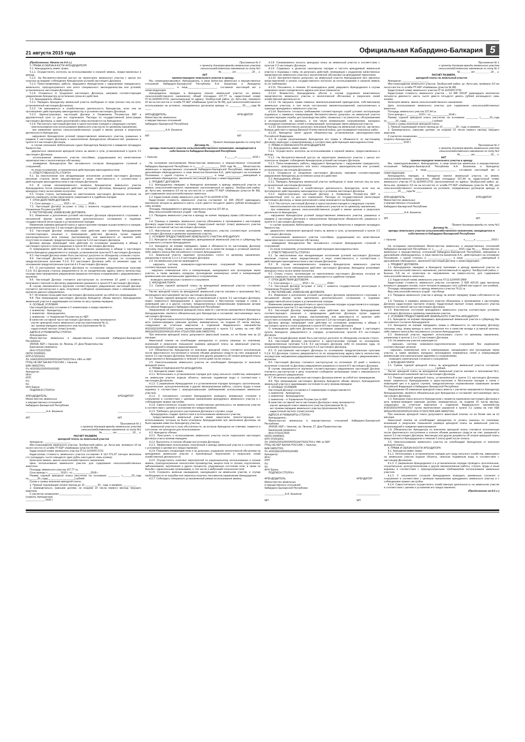21 августа 2015 года Официальная Кабардино-Балкария 5
(Продолжение. Начало на 4-й с.)
5. ПРАВА И ОБЯЗАННОСТИ АРЕНДОДАТЕЛЯ
5.1. Арендодатель имеет право:
5.1.1. Осуществлять контроль за использованием и охраной земель, предоставленных в аренду.
5.1.2. На беспрепятственный доступ на территорию земельного участка с целью его осмотра на предмет соблюдения Арендатором условий настоящего Договора.
5.1.3. Приостанавливать работы, ведущиеся Арендатором с нарушением гражданского, земельного, природоохранного или иного специального законодательства или условий, установленных настоящим Договором.
5.1.4. Отказаться от продления настоящего Договора, направив соответствующее уведомление Арендатору до истечения срока его действия.
5.2. Арендодатель обязан:
5.2.1. Передать Арендатору земельный участок свободным от прав третьих лиц на срок, установленный настоящим Договором.
5.2.2. Не вмешиваться в хозяйственную деятельность Арендатора, если она не противоречит действующему законодательству и условиям настоящего Договора.
5.2.3. Зарегистрировать настоящий Договор в Управлении Росреестра КБР в двухмесячный срок со дня его подписания. Расходы по государственной регистрации настоящего Договора, а также дополнений к нему возлагаются на Арендателя.
5.2.4. Расторгнуть настоящий Договор в одностороннем порядке в следующих случаях:
- неиспользования или использования земельного участка не по целевому назначению;
- при изменении ценных сельскохозяйственных угодий в менее ценные в результате деятельности Арендатора;
- нарушения Арендатором условий предоставления земельного участка, указанных в разделе 2 настоящего Договора и невыполнения Арендатором обязанностей, указанных в пункте 4.2 настоящего Договора;
- в случае признания Арбитражным судом Арендатора банкротом и введения процедуры банкротства;
- двукратного невнесения арендной платы за землю в срок, установленный в пункте 3.3 настоящего Договора;
- использования земельного участка способами, ухудшающими его качественные характеристики и экологическую обстановку;
- возведения Арендатором без письменного согласия Арендодателя строений и сооружений;
- по иным основаниям, установленным действующим законодательством.
6. ОТВЕТСТВЕННОСТЬ СТОРОН
6.1. За неисполнение или ненадлежащее исполнение условий настоящего Договора виновная сторона несет имущественную и иную ответственность в соответствии с действующим законодательством и настоящим Договором.
6.2. В случае несвоевременного возврата Арендатором земельного участка Арендодателю после прекращения действия настоящего Договора, Арендатор уплачивает арендную плату за все время просрочки.
6.3. Споры сторон, вытекающие из неисполнения настоящего Договора, которые не удалось разрешить путем переговоров, разрешаются в судебном порядке.
7. СРОК ДЕЙСТВИЯ ДОГОВОРА
7.1. Срок аренды: с ______ 2015 г. по ________ 2018 г.
7.2. Настоящий Договор вступает в силу с момента государственной регистрации в Управлении Росреестра КБР.
8. РАСТОРЖЕНИЕ, ИЗМЕНЕНИЕ ДОГОВОРА.
8.1. Изменения и дополнения условий настоящего Договора оформляются сторонами в письменной форме путем заключения дополнительного соглашения и подлежат государственной регистрации в установленном порядке.
Изменение размера арендной платы в одностороннем порядке осуществляется в порядке, установленном пунктом 3.2 настоящего Договора.
8.2. Настоящий Договор прекращает свое действие при принятии Арендодателем соответствующего решения о прекращении действия Договора путем издания распорядительного акта (приказ, распоряжение), вне зависимости от наличия либо отсутствия оснований, предусмотренных пунктом 5.2.4 настоящего Договора.
Договор аренды прекращает свое действие по основанию указанному в абзаце 1 настоящего пункта в сроки указанные в пункте 8.6 настоящего Договора.
О прекращении действия Договора по основанию указанному в абзаце 1 настоящего пункта Арендатор уведомляется в порядке, установленном пунктом 8.5 настоящего Договора.
8.3. Настоящий Договор может быть расторгнут досрочно по обоюдному согласию сторон.
8.4. Настоящий Договор расторгается в одностороннем порядке по основаниям, предусмотренным пунктами 5.2.4, 8.2 настоящего Договора либо по решению суда, по основаниям предусмотренным пунктом 4.1.6 настоящего Договора.
8.5. О расторжении настоящего Договора по основаниям предусмотренным пунктами 5.2.4, 8.2 Договора стороны уведомляются по их юридическому адресу (месту жительства), посредством направления уведомления заказным почтовым отправлением с уведомлением о вручении.
8.6. Настоящий Договор считается расторгнутым по истечении 10 дней с момента получения стороной по Договору уведомления указанного в пункте 8.5 настоящего Договора.
В случае невозможности вручения соответствующего уведомления настоящий Договор считается расторгнутым в день получения сообщения организации связи о невозможности вручения данного уведомления.
8.7. Истечение срока действия настоящего Договора влечет за собой его прекращение.
8.8. При прекращении настоящего Договора Арендатор обязан вернуть Арендодателю земельный участок в надлежащем состоянии по акту приема-передачи.
9. ОСОБЫЕ УСЛОВИЯ
Настоящий Договор составлен в 3 экземплярах и предоставляется:
1 экземпляр - Арендатору;
1 экземпляр - Арендодателю;
1 экземпляр – в Управление Росреестра по КБР.
В качестве составной части настоящего Договора к нему прилагаются:
- расчет арендной платы земельного участка (приложение № 1);
- акт приема-передачи земельного участка (приложение № 2);
- кадастровый паспорт (план) (копия).
АДРЕСА И РЕКВИЗИТЫ СТОРОН
Арендодатель:
Министерство земельных и имущественных отношений Кабардино-Балкарской Республики.
360028, КБР, г. Нальчик, пр. Ленина, 27, Дом Правительства
Банковские реквизиты:
ИНН 0721017836
ОКПО 00085901
КПП 072501001
Л/с 16401150010000000501А079201704 в УФК по КБР
ГРКЦ НБ КБР БАНКА РОССИИ, г. Нальчик
БИК 048327001
Р/с 40201810300000100083
Арендатор:
ИНН
КПП
Р/с
К/с
ИНН Банка
ПОДПИСИ СТОРОН:
АРЕНДОДАТЕЛЬ:
Министерство земельных
и имущественных отношений
Кабардино-Балкарской Республики
______________А.А. Бишенов
МП АРЕНДАТОР:
________________
МП
Приложение № 1
к проекту договора аренды земельного участка
сельскохозяйственного назначения по лоту №1
№_______ от __________ 20__ г.
РАСЧЕТ РАЗМЕРА
арендной платы за земельный участок
Арендатор: __________________
Местонахождение земельного участка: Эльбрусский район, ур. Арты-аяк, примерно 10 км на юго-восток от штаба ГП КБР «Хаймаша» (участок № 89).
Кадастровый номер земельного участка 07:11:1100000:2733.
Кадастровая стоимость земельного участка составляет 4 113 071,67 (четыре миллиона сто тринадцать тысяч семьдесят один рубль шестьдесят семь копеек);
Категория земель: земли сельскохозяйственного назначения.
Цель использования земельного участка: для содержания сельскохозяйственных животных.
Площадь земельного участка 107,77 га.
Срок аренды с ________ 2015 г. по ____________2018 г.
Размер годовой арендной платы рассчитан на основании ________ с______20_года по______20_года(__________________) рублей.
Сроки и суммы внесения арендной платы:
1. Первый подлежащий оплате период до 15 ________ 20_ года, в размере _________.
2. Ежеквартально, равными долями, не позднее 15 числа первого месяца текущего квартала.
С расчетом ознакомлен ______________________
(подпись Арендатора)
_____________ 2015 г.
Приложение № 2
к проекту договора аренды земельного участка
сельскохозяйственного назначения по лоту №1
№_______ от __________ 20__ г.
АКТ
приема-передачи земельного участка в аренду
Мы, нижеподписавшиеся, Арендодатель, в лице министра земельных и имущественных отношений Кабардино-Балкарской Республики А.А. Бишенова и Арендатор ____________________ в лице____________________, составили настоящий акт о нижеследующем:
Арендодатель передал, а Арендатор принял земельный участок, из земель сельскохозяйственного назначения, общей площадью 107,77 га, кадастровый номер 07:11:1100000:2733, расположенный по адресу: Эльбрусский район, ур. Арты-аяк, примерно 10 км на юго-восток от штаба ГП КБР «Хаймаша» (участок № 89), для сельскохозяйственного использования на условиях, определенных договором аренды от ________ 20____года № ____.
АРЕНДОДАТЕЛЬ:
Министерство земельных
и имущественных отношений
Кабардино-Балкарской Республики
______________А.А. Бишенов
МП АРЕНДАТОР:
________________
МП
Проект договора аренды по лоту №2
Договор №____
аренды земельного участка сельскохозяйственного назначения, находящегося в собственности Кабардино-Балкарской Республики
г. Нальчик «______» __________ 2015 г.
На основании распоряжения Министерства земельных и имущественных отношений Кабардино-Балкарской Республики от «_____» __________ 2015 года №____ Министерство земельных и имущественных отношений Кабардино-Балкарской Республики, именуемое в дальнейшем «Арендодатель», в лице министра Бишенова А.А., действующего на основании Положения, с одной стороны и ________________, в лице ____________именуемый в дальнейшем «Арендатор», заключили настоящий Договор о нижеследующем:
1. ПРЕДМЕТ ДОГОВОРА
1.1. Арендодатель передает, а Арендатор принимает в аренду земельный участок из земель сельскохозяйственного назначения, расположенный по адресу: Эльбрусский район, ур. Арты-аяк, примерно 9,5 км на юго-восток от штаба ГП КБР «Хаймаша» (участок № 88), для содержания сельскохозяйственных животных.
1.2. Кадастровый номер земельного участка 07:11:1100000:2736.
Кадастровая стоимость земельного участка составляет 12 496 259,87 (двенадцать миллионов четыреста девяносто шесть тысяч двести пятьдесят девять рублей восемьдесят семь копеек).
Площадь передаваемого в аренду земельного участка 327,44 га.
Вид сельскохозяйственных угодий - пастбища.
1.3. Передача земельного участка в аренду не влечет передачу права собственности на него.
1.4. Границы и размеры земельного участка обозначены в прилагаемом к настоящему Договору кадастровом паспорте (плане). Кадастровый паспорт (план) земельного участка является составной частью настоящего Договора.
1.5. Фактическое состояние арендуемого земельного участка соответствует условиям настоящего Договора и целевому назначению участка.
2. УСЛОВИЯ ПРЕДОСТАВЛЕНИЯ ЗЕМЕЛЬНОГО УЧАСТКА АРЕНДАТОРУ
2.1. Арендатор не вправе передавать арендованный земельный участок в субаренду без письменного согласия Арендодателя.
2.2. Арендатор не вправе передавать права и обязанности по настоящему Договору третьему лицу, права аренды в залог, внесения его в качестве вклада в уставный капитал, либо паевого взноса без письменного согласия Арендодателя.
2.3. Земельный участок надлежит использовать строго по целевому назначению, указанному в пунктах 1.1 и 1.2 настоящего Договора.
2.4. На земельном участке запрещается:
- нарушать систему инженерно-гидротехнических сооружений без разрешения соответствующих органов;
- нарушать инженерные сети и коммуникации, находящиеся или проходящие через участок, а также занимать коридоры прохождения инженерных сетей и коммуникаций временными или капитальными зданиями и сооружениями;
- возводить капитальные строения и сооружения.
3. АРЕНДНАЯ ПЛАТА
3.1. Сумма годовой арендной платы за арендуемый земельный участок составляет ____________ (______________________) рублей.
Расчет арендной платы за арендуемый земельный участок изложен в приложении №1, являющемся неотъемлемой частью настоящего Договора.
3.2. Размер годовой арендной платы, установленный в пункте 3.1 настоящего Договора, может изменяться Арендодателем в одностороннем и бесспорном порядке в связи с инфляцией цен и в других случаях, предусмотренных нормативными правовыми актами Российской Федерации и Кабардино-Балкарской Республики.
Уведомление об изменении арендной платы вместе с расчетом направляется Арендатору Арендодателем, является обязательным для Арендатора и составляет неотъемлемую часть настоящего Договора.
3.3. Арендная плата вносится Арендатором с момента подписания настоящего Договора и акта приема-передачи равными долями, ежеквартально, не позднее 15 числа месяца, следующего за отчетным кварталом в отделение Федерального казначейства 40101810100000010017 путем перечисления указанной в пункте 3.1 суммы на счет КБК 96611105022020000120 ИНН 0721017836 БИК 048327001.
При внесении арендной платы допускается авансовый платеж, но не более чем за 12 месяцев.
Авансовый платеж не освобождает арендатора от уплаты разницы по платежам, возникшей в результате повышения размера арендной платы за земельный участок, произошедшей в пределах авансирования.
3.4. Обязательство Арендатора по внесению арендной платы считается исполненным после фактического поступления в полном объеме денежных средств на счет, указанный в пункте 3.3 настоящего Договора. Квитанции или другие документы об оплате арендной платы представляются Арендодателю в течение 5 (пяти) дней после оплаты.
3.5. Неиспользование земельного участка не освобождает Арендатора от внесения арендной платы.
4. ПРАВА И ОБЯЗАННОСТИ АРЕНДАТОРА
4.1. Арендатор имеет право:
4.1.1. Использовать в установленном порядке для нужд сельского хозяйства, имеющиеся на земельном участке водные объекты, пресные подземные воды в соответствии с настоящим Договором.
4.1.2. С разрешения Арендодателя и в установленном порядке проводить оросительные, осушительные, культуртехнические и другие мелиоративные работы, строить пруды и иные водоемы в соответствии с природоохранными требованиями использования земельных участков.
4.1.3. С письменного согласия Арендодателя возводить временные строения и сооружения в соответствии с целевым назначением арендуемого земельного участка и с соблюдением правил застройки.
4.1.4. Самостоятельно осуществлять хозяйственную деятельность на земельном участке в соответствии с целями и условиями его предоставления.
4.1.5. Требовать досрочного расторжения Договора в случаях, когда:
- Арендодатель создает препятствия в использовании земельного участка;
- предоставленный земельный участок имеет недостатки, препятствующие его использованию, которые не были оговорены Арендодателем при заключении Договора, не были заранее известны Арендатору участка;
- земельный участок в силу обстоятельств, за которые Арендатор не отвечает, окажется в состоянии, не пригодном для использования.
4.2. Арендатор обязан:
4.2.1. Приступить к использованию земельного участка после подписания настоящего Договора и акта приема-передачи.
4.2.2. Выполнять в полном объеме все условия Договора.
4.2.3. Эффективно использовать полученный в аренду земельный участок в соответствии с условиями и целями его предоставления.
4.2.4. Повышать плодородие почв и не допускать ухудшения экологической обстановки на арендуемом земельном участке и прилегающих территориях в результате своей хозяйственной деятельности.
4.2.5. Осуществлять комплекс мероприятий по рациональному использованию и охране земель, природоохранным технологиям производства, защите почв от эрозии, подтопления, заболачивания, загрязнения и других процессов, ухудшающих состояние почв, а также по борьбе с карантинными организмами, в том числе и амброзией полыннолистной.
4.2.6. Сохранять зеленые насаждения, находящиеся на земельном участке, в случае необходимости их вырубки или переноса получить письменное разрешение Арендодателя.
4.2.7. Соблюдать специально установленный режим использования земель.
4.2.8. Своевременно вносить арендную плату за земельный участок в соответствии с пунктом 3.3 настоящего Договора.
4.2.9. Содержать в должном санитарном порядке и чистоте арендуемый земельный участок и подъезды к нему, не допускать действий, приводящих к ухудшению качественных характеристик земельного участка и экологической обстановки на арендуемой территории.
4.2.10. Беспрепятственно допускать на земельный участок Арендодателя (его законных представителей) и органы государственного контроля за использованием и охраной земель по их требованию.
4.2.11. Письменно, в течение 10 календарных дней, уведомить Арендодателя в случае изменения своего юридического адреса или иных реквизитов.
4.2.12. Возместить Арендодателю убытки в случае ухудшения качественных характеристик земельного участка и экологической обстановки в результате своей хозяйственной деятельности.
4.2.13. Не нарушать права смежных землепользователей (арендаторов, собственников) земельных участков, в том числе посторонних землепользователей, расположенных в границах арендуемого земельного участка.
4.2.14. Выполнять согласно требованиям соответствующих служб условия эксплуатации подземных и наземных коммуникаций, беспрепятственно допускать на земельный участок соответствующие службы для производства работ, связанных с их ремонтом, обслуживанием и эксплуатацией, не занимать, в том числе временными сооружениями, коридоры прохождения инженерных сетей и коммуникаций, проходящие через земельный участок.
4.2.15. Беспрепятственно допускать поисковые бригады на земельный участок, где велись боевые действия в период Великой Отечественной войны, для проведения поисковых работ.
4.2.16. Арендатор несет другие обязательства, установленные законодательством Российской Федерации.
4.3. В случае реорганизации Арендатора его права и обязанности по настоящему Договору переходят к правопреемнику, в соответствии действующим законодательством.
5. ПРАВА И ОБЯЗАННОСТИ АРЕНДОДАТЕЛЯ
5.1. Арендодатель имеет право:
5.1.1. Осуществлять контроль за использованием и охраной земель, предоставленных в аренду.
5.1.2. На беспрепятственный доступ на территорию земельного участка с целью его осмотра на предмет соблюдения Арендатором условий настоящего Договора.
5.1.3. Приостанавливать работы, ведущиеся Арендатором с нарушением гражданского, земельного, природоохранного или иного специального законодательства или условий, установленных настоящим Договором.
5.1.4. Отказаться от продления настоящего Договора, направив соответствующее уведомление Арендатору до истечения срока его действия.
5.2. Арендодатель обязан:
5.2.1. Передать Арендатору земельный участок свободным от прав третьих лиц на срок, установленный настоящим Договором.
5.2.2. Не вмешиваться в хозяйственную деятельность Арендатора, если она не противоречит действующему законодательству и условиям настоящего Договора.
5.2.3. Зарегистрировать настоящий Договор в Управлении Росреестра КБР в двухмесячный срок со дня его подписания. Расходы по государственной регистрации настоящего Договора, а также дополнений к нему возлагаются на Арендателя.
5.2.4. Расторгнуть настоящий Договор в одностороннем порядке в следующих случаях:
- неиспользования или использования земельного участка не по целевому назначению;
- при изменении ценных сельскохозяйственных угодий в менее ценные в результате деятельности Арендатора;
- нарушения Арендатором условий предоставления земельного участка, указанных в разделе 2 настоящего Договора и невыполнения Арендатором обязанностей, указанных в пункте 4.2 настоящего Договора;
- в случае признания Арбитражным судом Арендатора банкротом и введения процедуры банкротства;
- двукратного невнесения арендной платы за землю в срок, установленный в пункте 3.3 настоящего Договора;
- использования земельного участка способами, ухудшающими его качественные характеристики и экологическую обстановку;
- возведения Арендатором без письменного согласия Арендодателя строений и сооружений;
- по иным основаниям, установленным действующим законодательством.
6. ОТВЕТСТВЕННОСТЬ СТОРОН
6.1. За неисполнение или ненадлежащее исполнение условий настоящего Договора виновная сторона несет имущественную и иную ответственность в соответствии с действующим законодательством и настоящим Договором.
6.2. В случае несвоевременного возврата Арендатором земельного участка Арендодателю после прекращения действия настоящего Договора, Арендатор уплачивает арендную плату за все время просрочки.
6.3. Споры сторон, вытекающие из неисполнения настоящего Договора, которые не удалось разрешить путем переговоров, разрешаются в судебном порядке.
7. СРОК ДЕЙСТВИЯ ДОГОВОРА
7.1. Срок аренды: с ______ 2015 г. по ________ 2018 г.
7.2. Настоящий Договор вступает в силу с момента государственной регистрации в Управлении Росреестра КБР.
8. РАСТОРЖЕНИЕ, ИЗМЕНЕНИЕ ДОГОВОРА.
8.1. Изменения и дополнения условий настоящего Договора оформляются сторонами в письменной форме путем заключения дополнительного соглашения и подлежат государственной регистрации в установленном порядке.
Изменение размера арендной платы в одностороннем порядке осуществляется в порядке, установленном пунктом 3.2 настоящего Договора.
8.2. Настоящий Договор прекращает свое действие при принятии Арендодателем соответствующего решения о прекращении действия Договора путем издания распорядительного акта (приказ, распоряжение), вне зависимости от наличия либо отсутствия оснований, предусмотренных пунктом 5.2.4 настоящего Договора.
Договор аренды прекращает свое действие по основанию указанному в абзаце 1 настоящего пункта в сроки указанные в пункте 8.6 настоящего Договора.
О прекращении действия Договора по основанию указанному в абзаце 1 настоящего пункта Арендатор уведомляется в порядке, установленном пунктом 8.5 на-стоящего Договора.
8.3. Настоящий Договор может быть расторгнут досрочно по обоюдному согласию сторон.
8.4. Настоящий Договор расторгается в одностороннем порядке по основаниям, предусмотренным пунктами 5.2.4, 8.2 настоящего Договора либо по решению суда, по основаниям предусмотренным пунктом 4.1.6 настоящего Договора.
8.5. О расторжении настоящего Договора по основаниям предусмотренным пунктами 5.2.4, 8.2 Договора стороны уведомляются по их юридическому адресу (месту жительства), посредством направления уведомления заказным почтовым отправлением с уведомлением о вручении.
8.6. Настоящий Договор считается расторгнутым по истечении 10 дней с момента получения стороной по Договору уведомления указанного в пункте 8.5 настоящего Договора.
В случае невозможности вручения соответствующего уведомления настоящий Договор считается расторгнутым в день получения сообщения организации связи о невозможности вручения данного уведомления.
8.7. Истечение срока действия настоящего Договора влечет за собой его прекращение.
8.8. При прекращении настоящего Договора Арендатор обязан вернуть Арендодателю земельный участок в надлежащем состоянии по акту приема-передачи.
9. ОСОБЫЕ УСЛОВИЯ
Настоящий Договор составлен в 3 экземплярах и предоставляется:
1 экземпляр - Арендатору;
1 экземпляр - Арендодателю;
1 экземпляр – в Управление Росреестра по КБР.
В качестве составной части настоящего Договора к нему прилагаются:
- расчет арендной платы земельного участка (приложение № 1);
- акт приема-передачи земельного участка (приложение № 2);
- кадастровый паспорт (план) (копия).
АДРЕСА И РЕКВИЗИТЫ СТОРОН
Арендодатель:
Министерство земельных и имущественных отношений Кабардино-Балкарской Республики.
360028, КБР, г. Нальчик, пр. Ленина, 27, Дом Правительства
Банковские реквизиты:
ИНН 0721017836
ОКПО 00085901
КПП 072501001
Л/с 16401150010000000501А079201704 в УФК по КБР
ГРКЦ НБ КБР БАНКА РОССИИ, г. Нальчик
БИК 048327001
Р/с 40201810300000100083
Арендатор:
ИНН
КПП
Р/с
К/с
ИНН Банка
ПОДПИСИ СТОРОН:
АРЕНДОДАТЕЛЬ:
Министерство земельных
и имущественных отношений
Кабардино-Балкарской Республики
______________А.А. Бишенов
МП АРЕНДАТОР:
________________
МП
Приложение № 1
к проекту договора аренды земельного участка
сельскохозяйственного назначения по лоту № 2
№_______ от __________ 20__ г.
РАСЧЕТ РАЗМЕРА
арендной платы за земельный участок
Арендатор: __________________
Местонахождение земельного участка: Эльбрусский район, ур. Арты-аяк, примерно 9,5 км на юго-восток от штаба ГП КБР «Хаймаша» (участок № 88).
Кадастровый номер земельного участка 07:11:1100000:2736.
Кадастровая стоимость земельного участка – 12 496 259,87 (двенадцать миллионов четыреста девяносто шесть тысяч двести пятьдесят девять рублей восемьдесят семь копеек).
Категория земель: земли сельскохозяйственного назначения.
Цель использования земельного участка: для содержания сельскохозяйственных животных.
Площадь земельного участка 327,44 га.
Срок аренды с ________ 2015 г. по ____________2018 г.
Размер годовой арендной платы рассчитан на основании ________ с______20_года по______20_года(__________________) рублей.
Сроки и суммы внесения арендной платы:
1. Первый подлежащий оплате период до 15 ________ 20_ года, в размере _________.
2. Ежеквартально, равными долями, не позднее 15 числа первого месяца текущего квартала.
С расчетом ознакомлен ______________________
(подпись Арендатора)
_____________ 2015 г.
Приложение № 2
к проекту договора аренды земельного участка
сельскохозяйственного назначения по лоту №2
№_______ от __________ 20__ г.
АКТ
приема-передачи земельного участка в аренду
Мы, нижеподписавшиеся, Арендодатель, в лице министра земельных и имущественных отношений Кабардино-Балкарской Республики А.А. Бишенова и Арендатор ____________________ в лице____________________, составили настоящий акт о нижеследующем:
Арендодатель передал, а Арендатор принял земельный участок, из земель сельскохозяйственного назначения, общей площадью 327,44 га, кадастровый номер земельного участка 07:11:1100000:2736, расположенный по адресу: Эльбрусский район, ур. Арты-аяк, примерно 9,5 км на юго-восток от штаба ГП КБР «Хаймаша» (участок № 88), для сельскохозяйственного использования на условиях, определенных договором аренды от _________ 20____года № ____.
АРЕНДОДАТЕЛЬ:
Министерство земельных
и имущественных отношений
Кабардино-Балкарской Республики
______________А.А. Бишенов
МП АРЕНДАТОР:
________________
МП
Проект договора аренды по лоту №3
Договор №____
аренды земельного участка сельскохозяйственного назначения, находящегося в собственности Кабардино-Балкарской Республики
г. Нальчик «______» __________ 2015 г.
На основании распоряжения Министерства земельных и имущественных отношений Кабардино-Балкарской Республики от «_____» __________ 2015 года №____ Министерство земельных и имущественных отношений Кабардино-Балкарской Республики, именуемое в дальнейшем «Арендодатель», в лице министра Бишенова А.А., действующего на основании Положения, с одной стороны и ________________, в лице ____________именуемый в дальнейшем «Арендатор», заключили настоящий Договор о нижеследующем:
1. ПРЕДМЕТ ДОГОВОРА
1.1. Арендодатель передает, а Арендатор принимает в аренду земельный участок из земель сельскохозяйственного назначения, расположенный по адресу: Эльбрусский район, с. Былым, 6,8 км от ориентира по направлению на северо-восток, для содержания сельскохозяйственных животных.
1.2. Кадастровый номер земельного участка 07:11:1100000:2869
Кадастровая стоимость земельного участка составляет 2 828 425,63 (два миллиона восемьсот двадцать восемь тысяч четыреста двадцать пять рублей шестьдесят три копейки).
Площадь передаваемого в аренду земельного участка 74,11 га.
Вид сельскохозяйственных угодий - пастбища.
1.3. Передача земельного участка в аренду не влечет передачу права собственности на него.
1.4. Границы и размеры земельного участка обозначены в прилагаемом к настоящему Договору кадастровом паспорте (плане). Кадастровый паспорт (план) земельного участка является составной частью настоящего Договора.
1.5. Фактическое состояние арендуемого земельного участка соответствует условиям настоящего Договора и целевому назначению участка.
2. УСЛОВИЯ ПРЕДОСТАВЛЕНИЯ ЗЕМЕЛЬНОГО УЧАСТКА АРЕНДАТОРУ
2.1. Арендатор не вправе передавать арендованный земельный участок в субаренду без письменного согласия Арендодателя.
2.2. Арендатор не вправе передавать права и обязанности по настоящему Договору третьему лицу, права аренды в залог, внесения его в качестве вклада в уставный капитал, либо паевого взноса без письменного согласия Арендодателя.
2.3. Земельный участок надлежит использовать строго по целевому назначению, указанному в пунктах 1.1 и 1.2 настоящего Договора.
2.4. На земельном участке запрещается:
- нарушать систему инженерно-гидротехнических сооружений без разрешения соответствующих органов;
- нарушать инженерные сети и коммуникации, находящиеся или проходящие через участок, а также занимать коридоры прохождения инженерных сетей и коммуникаций временными или капитальными зданиями и сооружениями;
- возводить капитальные строения и сооружения.
3. АРЕНДНАЯ ПЛАТА
3.1. Сумма годовой арендной платы за арендуемый земельный участок составляет ____________ (______________________) рублей.
Расчет арендной платы за арендуемый земельный участок изложен в приложении №1, являющемся неотъемлемой частью настоящего Договора.
3.2. Размер годовой арендной платы, установленный в пункте 3.1 настоящего Договора, может изменяться Арендодателем в одностороннем и бесспорном порядке в связи с инфляцией цен и в других случаях, предусмотренных нормативными правовыми актами Российской Федерации и Кабардино-Балкарской Республики.
Уведомление об изменении арендной платы вместе с расчетом направляется Арендатору Арендодателем, является обязательным для Арендатора и составляет неотъемлемую часть настоящего Договора.
3.3. Арендная плата вносится Арендатором с момента подписания настоящего Договора и акта приема-передачи равными долями, ежеквартально, не позднее 15 числа месяца, следующего за отчетным кварталом в отделение Федерального казначейства 40101810100000010017 путем перечисления указанной в пункте 3.1 суммы на счет КБК 96611105022020000120 ИНН 0721017836 БИК 048327001.
При внесении арендной платы допускается авансовый платеж, но не более чем за 12 месяцев.
Авансовый платеж не освобождает арендатора от уплаты разницы по платежам, возникшей в результате повышения размера арендной платы за земельный участок, произошедшей в пределах авансирования.
3.4. Обязательство Арендатора по внесению арендной платы считается исполненным после фактического поступления в полном объеме денежных средств на счет, указанный в пункте 3.3 настоящего Договора. Квитанции или другие документы об оплате арендной платы представляются Арендодателю в течение 5 (пяти) дней после оплаты.
3.5. Неиспользование земельного участка не освобождает Арендатора от внесения арендной платы.
4. ПРАВА И ОБЯЗАННОСТИ АРЕНДАТОРА
4.1. Арендатор имеет право:
4.1.1. Использовать в установленном порядке для нужд сельского хозяйства, имеющиеся на земельном участке водные объекты, пресные подземные воды в соответствии с настоящим Договором.
4.1.2. С разрешения Арендодателя и в установленном порядке проводить оросительные, осушительные, культуртехнические и другие мелиоративные работы, строить пруды и иные водоемы в соответствии с природоохранными требованиями использования земельных участков.
4.1.3. С письменного согласия Арендодателя возводить временные строения и сооружения в соответствии с целевым назначением арендуемого земельного участка и с соблюдением правил застройки.
4.1.4. Самостоятельно осуществлять хозяйственную деятельность на земельном участке в соответствии с целями и условиями его предоставления.
(Продолжение на 6-й с.)